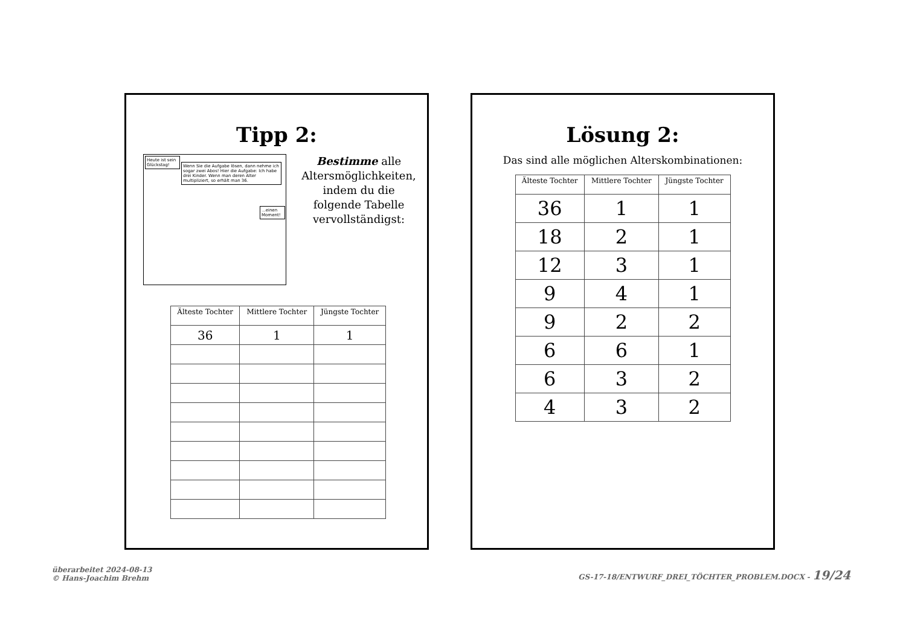Tipp 2:
Heute ist sein Glückstag!
Wenn Sie die Aufgabe lösen, dann nehme ich sogar zwei Abos! Hier die Aufgabe: Ich habe drei Kinder. Wenn man deren Alter multipliziert, so erhält man 36.
...einen Moment!
Bestimme alle Altersmöglichkeiten, indem du die folgende Tabelle vervollständigst:
| Älteste Tochter | Mittlere Tochter | Jüngste Tochter |
| --- | --- | --- |
| 36 | 1 | 1 |
Lösung 2:
Das sind alle möglichen Alterskombinationen:
| Älteste Tochter | Mittlere Tochter | Jüngste Tochter |
| --- | --- | --- |
| 36 | 1 | 1 |
| 18 | 2 | 1 |
| 12 | 3 | 1 |
| 9 | 4 | 1 |
| 9 | 2 | 2 |
| 6 | 6 | 1 |
| 6 | 3 | 2 |
| 4 | 3 | 2 |
überarbeitet 2024-08-13
© Hans-Joachim Brehm
GS-17-18/ENTWURF_DREI_TÖCHTER_PROBLEM.DOCX - 19/24